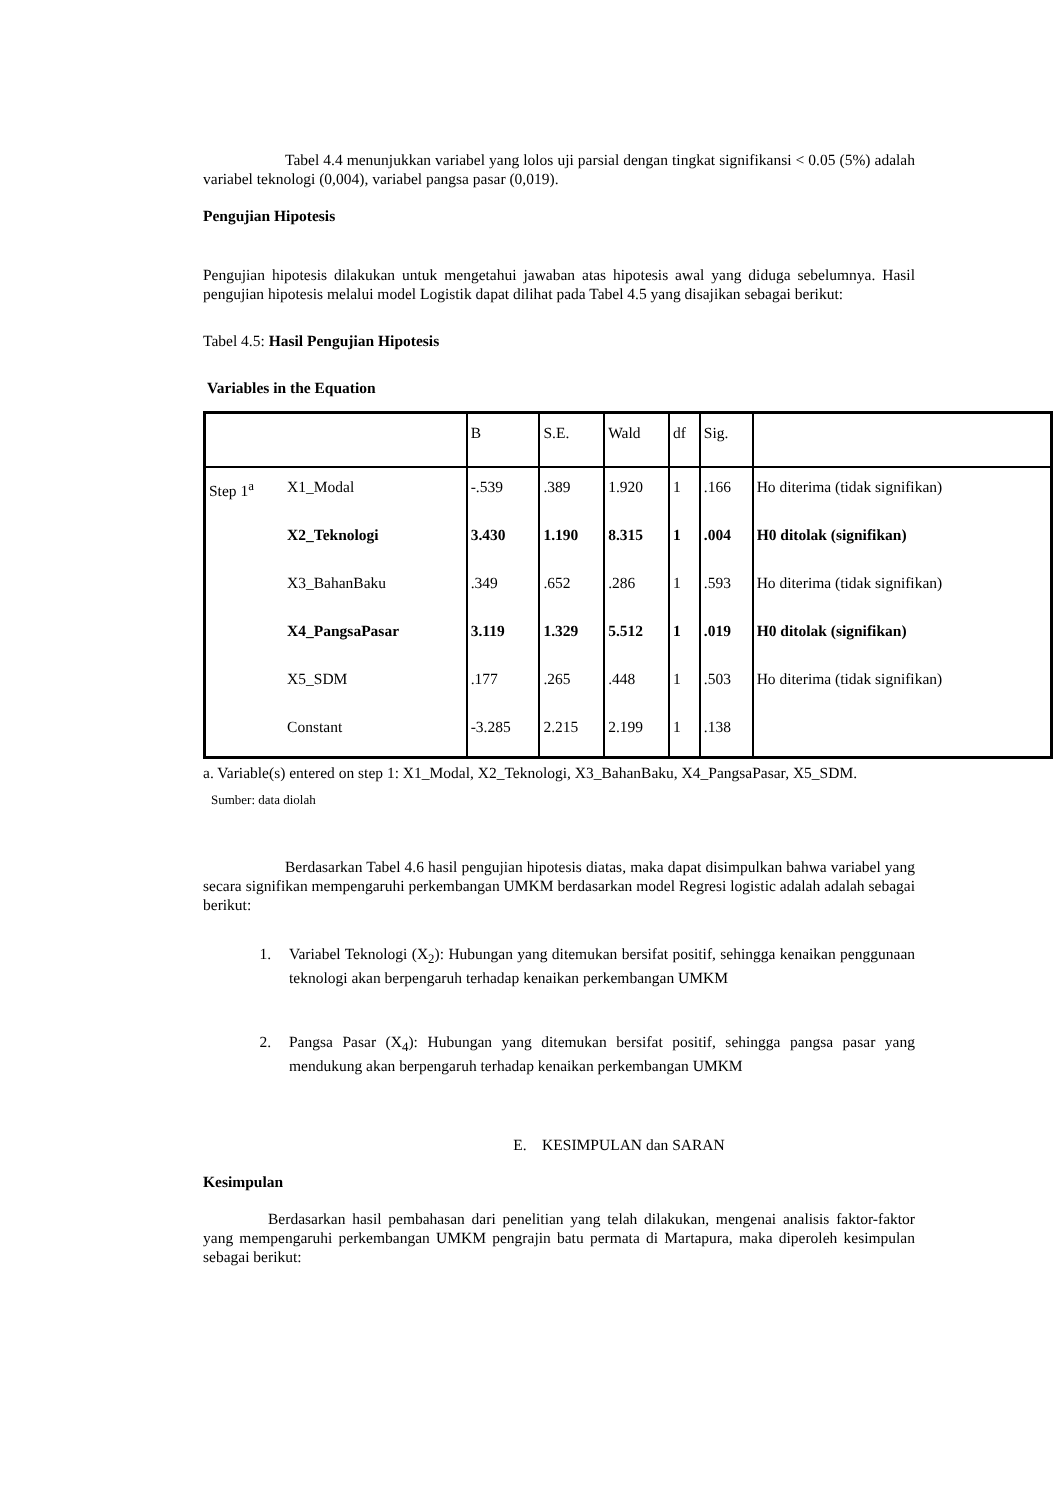Tabel 4.4 menunjukkan variabel yang lolos uji parsial dengan tingkat signifikansi < 0.05 (5%) adalah variabel teknologi (0,004), variabel pangsa pasar (0,019).
Pengujian Hipotesis
Pengujian hipotesis dilakukan untuk mengetahui jawaban atas hipotesis awal yang diduga sebelumnya. Hasil pengujian hipotesis melalui model Logistik dapat dilihat pada Tabel 4.5 yang disajikan sebagai berikut:
Tabel 4.5: Hasil Pengujian Hipotesis
Variables in the Equation
| | | B | S.E. | Wald | df | Sig. | |
| Step 1<sup>a</sup> | X1_Modal | -.539 | .389 | 1.920 | 1 | .166 | Ho diterima (tidak signifikan) |
| | X2_Teknologi | 3.430 | 1.190 | 8.315 | 1 | .004 | H0 ditolak (signifikan) |
| | X3_BahanBaku | .349 | .652 | .286 | 1 | .593 | Ho diterima (tidak signifikan) |
| | X4_PangsaPasar | 3.119 | 1.329 | 5.512 | 1 | .019 | H0 ditolak (signifikan) |
| | X5_SDM | .177 | .265 | .448 | 1 | .503 | Ho diterima (tidak signifikan) |
| | Constant | -3.285 | 2.215 | 2.199 | 1 | .138 | |
a. Variable(s) entered on step 1: X1_Modal, X2_Teknologi, X3_BahanBaku, X4_PangsaPasar, X5_SDM.
Sumber: data diolah
Berdasarkan Tabel 4.6 hasil pengujian hipotesis diatas, maka dapat disimpulkan bahwa variabel yang secara signifikan mempengaruhi perkembangan UMKM berdasarkan model Regresi logistic adalah adalah sebagai berikut:
1. Variabel Teknologi (X<sub>2</sub>): Hubungan yang ditemukan bersifat positif, sehingga kenaikan penggunaan teknologi akan berpengaruh terhadap kenaikan perkembangan UMKM
2. Pangsa Pasar (X<sub>4</sub>): Hubungan yang ditemukan bersifat positif, sehingga pangsa pasar yang mendukung akan berpengaruh terhadap kenaikan perkembangan UMKM
E. KESIMPULAN dan SARAN
Kesimpulan
Berdasarkan hasil pembahasan dari penelitian yang telah dilakukan, mengenai analisis faktor-faktor yang mempengaruhi perkembangan UMKM pengrajin batu permata di Martapura, maka diperoleh kesimpulan sebagai berikut: